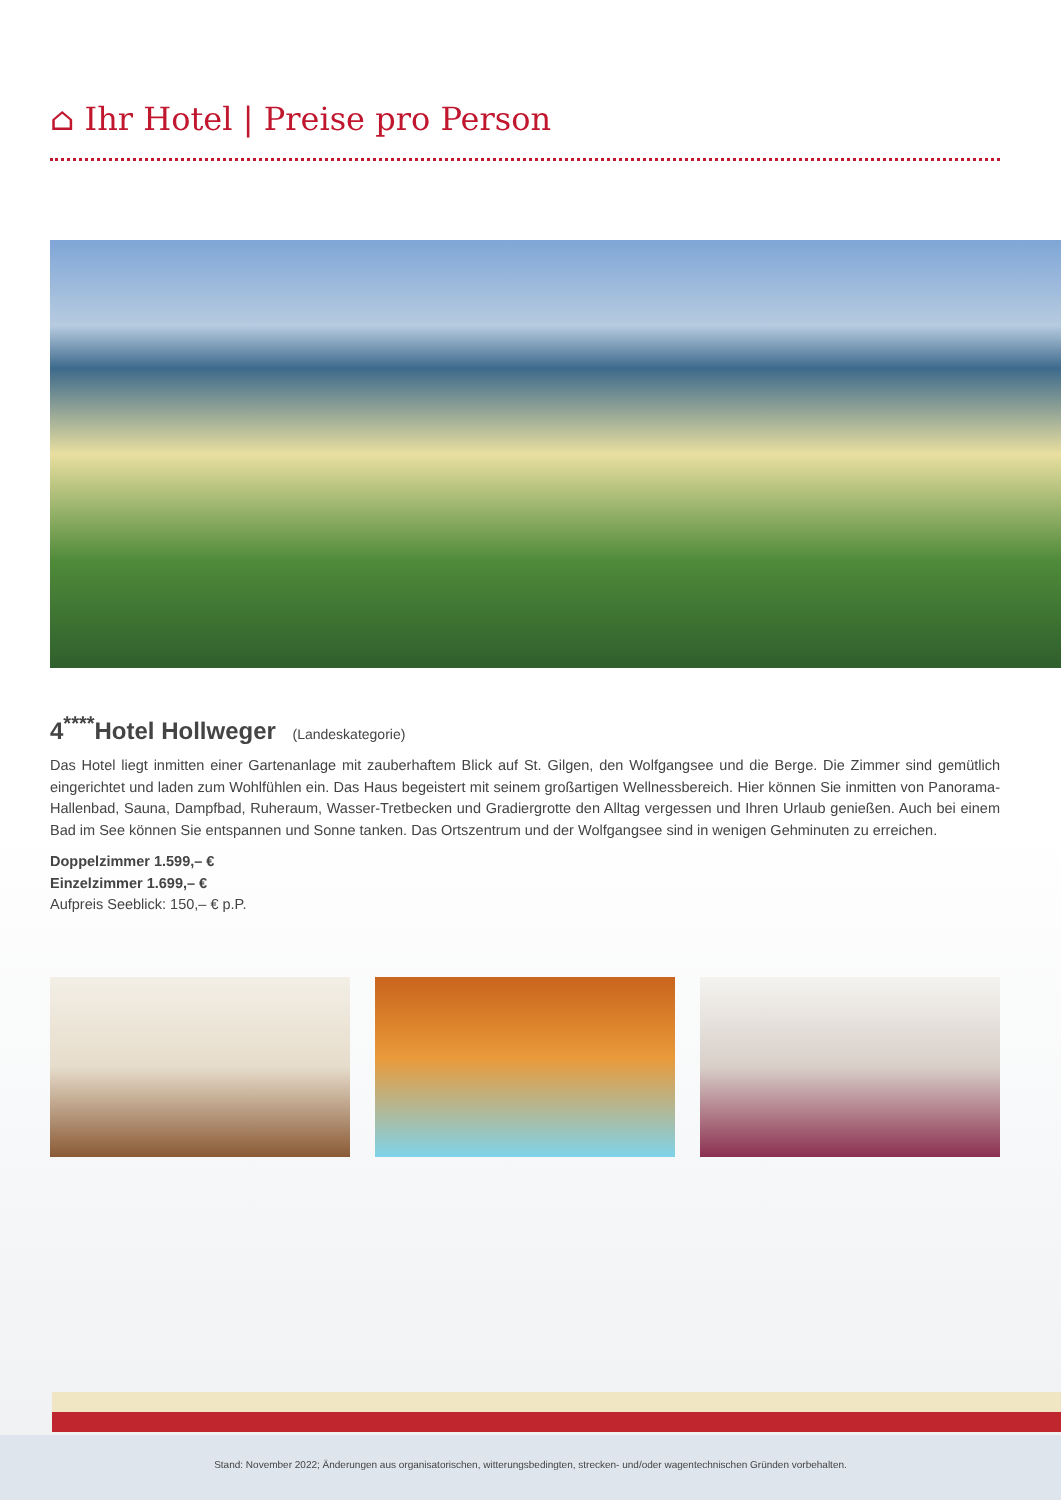⌂ Ihr Hotel | Preise pro Person
4<sup>****</sup>Hotel Hollweger (Landeskategorie)
Das Hotel liegt inmitten einer Gartenanlage mit zauberhaftem Blick auf St. Gilgen, den Wolfgangsee und die Berge. Die Zimmer sind gemütlich eingerichtet und laden zum Wohlfühlen ein. Das Haus begeistert mit seinem großartigen Wellnessbereich. Hier können Sie inmitten von Panorama-Hallenbad, Sauna, Dampfbad, Ruheraum, Wasser-Tretbecken und Gradiergrotte den Alltag vergessen und Ihren Urlaub genießen. Auch bei einem Bad im See können Sie entspannen und Sonne tanken. Das Ortszentrum und der Wolfgangsee sind in wenigen Gehminuten zu erreichen.
Doppelzimmer 1.599,– €
Einzelzimmer 1.699,– €
Aufpreis Seeblick: 150,– € p.P.
Stand: November 2022; Änderungen aus organisatorischen, witterungsbedingten, strecken- und/oder wagentechnischen Gründen vorbehalten.